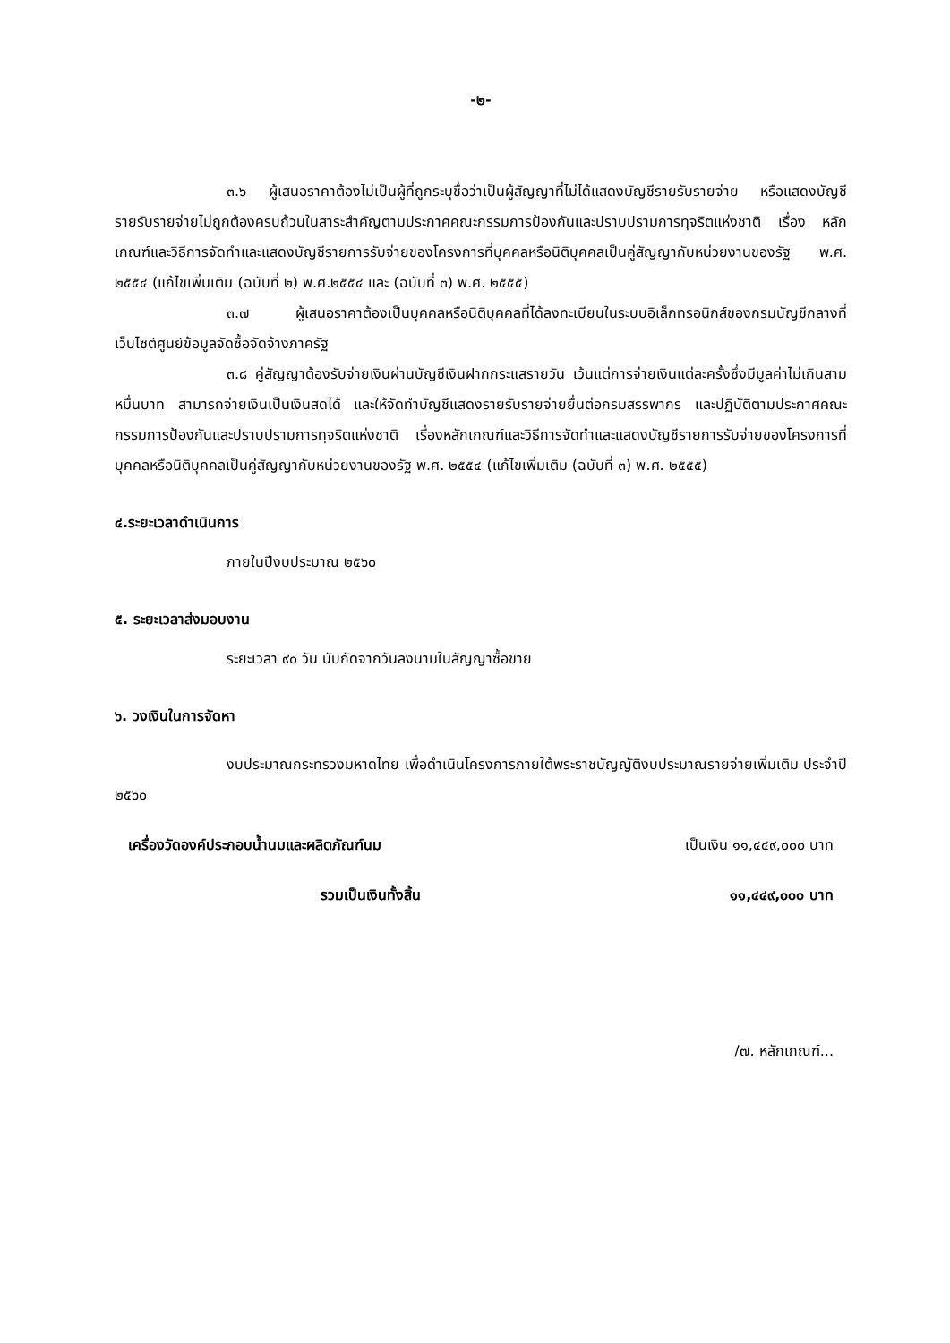-๒-
๓.๖ ผู้เสนอราคาต้องไม่เป็นผู้ที่ถูกระบุชื่อว่าเป็นผู้สัญญาที่ไม่ได้แสดงบัญชีรายรับรายจ่าย หรือแสดงบัญชีรายรับรายจ่ายไม่ถูกต้องครบถ้วนในสาระสำคัญตามประกาศคณะกรรมการป้องกันและปราบปรามการทุจริตแห่งชาติ เรื่อง หลักเกณฑ์และวิธีการจัดทำและแสดงบัญชีรายการรับจ่ายของโครงการที่บุคคลหรือนิติบุคคลเป็นคู่สัญญากับหน่วยงานของรัฐ พ.ศ. ๒๕๕๔ (แก้ไขเพิ่มเติม (ฉบับที่ ๒) พ.ศ.๒๕๕๔ และ (ฉบับที่ ๓) พ.ศ. ๒๕๕๕)
๓.๗ ผู้เสนอราคาต้องเป็นบุคคลหรือนิติบุคคลที่ได้ลงทะเบียนในระบบอิเล็กทรอนิกส์ของกรมบัญชีกลางที่เว็บไซต์ศูนย์ข้อมูลจัดซื้อจัดจ้างภาครัฐ
๓.๘ คู่สัญญาต้องรับจ่ายเงินผ่านบัญชีเงินฝากกระแสรายวัน เว้นแต่การจ่ายเงินแต่ละครั้งซึ่งมีมูลค่าไม่เกินสามหมื่นบาท สามารถจ่ายเงินเป็นเงินสดได้ และให้จัดทำบัญชีแสดงรายรับรายจ่ายยื่นต่อกรมสรรพากร และปฏิบัติตามประกาศคณะกรรมการป้องกันและปราบปรามการทุจริตแห่งชาติ เรื่องหลักเกณฑ์และวิธีการจัดทำและแสดงบัญชีรายการรับจ่ายของโครงการที่บุคคลหรือนิติบุคคลเป็นคู่สัญญากับหน่วยงานของรัฐ พ.ศ. ๒๕๕๔ (แก้ไขเพิ่มเติม (ฉบับที่ ๓) พ.ศ. ๒๕๕๕)
๔.ระยะเวลาดำเนินการ
ภายในปีงบประมาณ ๒๕๖๐
๕. ระยะเวลาส่งมอบงาน
ระยะเวลา ๙๐ วัน นับถัดจากวันลงนามในสัญญาซื้อขาย
๖. วงเงินในการจัดหา
งบประมาณกระทรวงมหาดไทย เพื่อดำเนินโครงการภายใต้พระราชบัญญัติงบประมาณรายจ่ายเพิ่มเติม ประจำปี ๒๕๖๐
เครื่องวัดองค์ประกอบน้ำนมและผลิตภัณฑ์นม เป็นเงิน ๑๑,๔๔๙,๐๐๐ บาท
รวมเป็นเงินทั้งสิ้น ๑๑,๔๔๙,๐๐๐ บาท
/๗. หลักเกณฑ์...